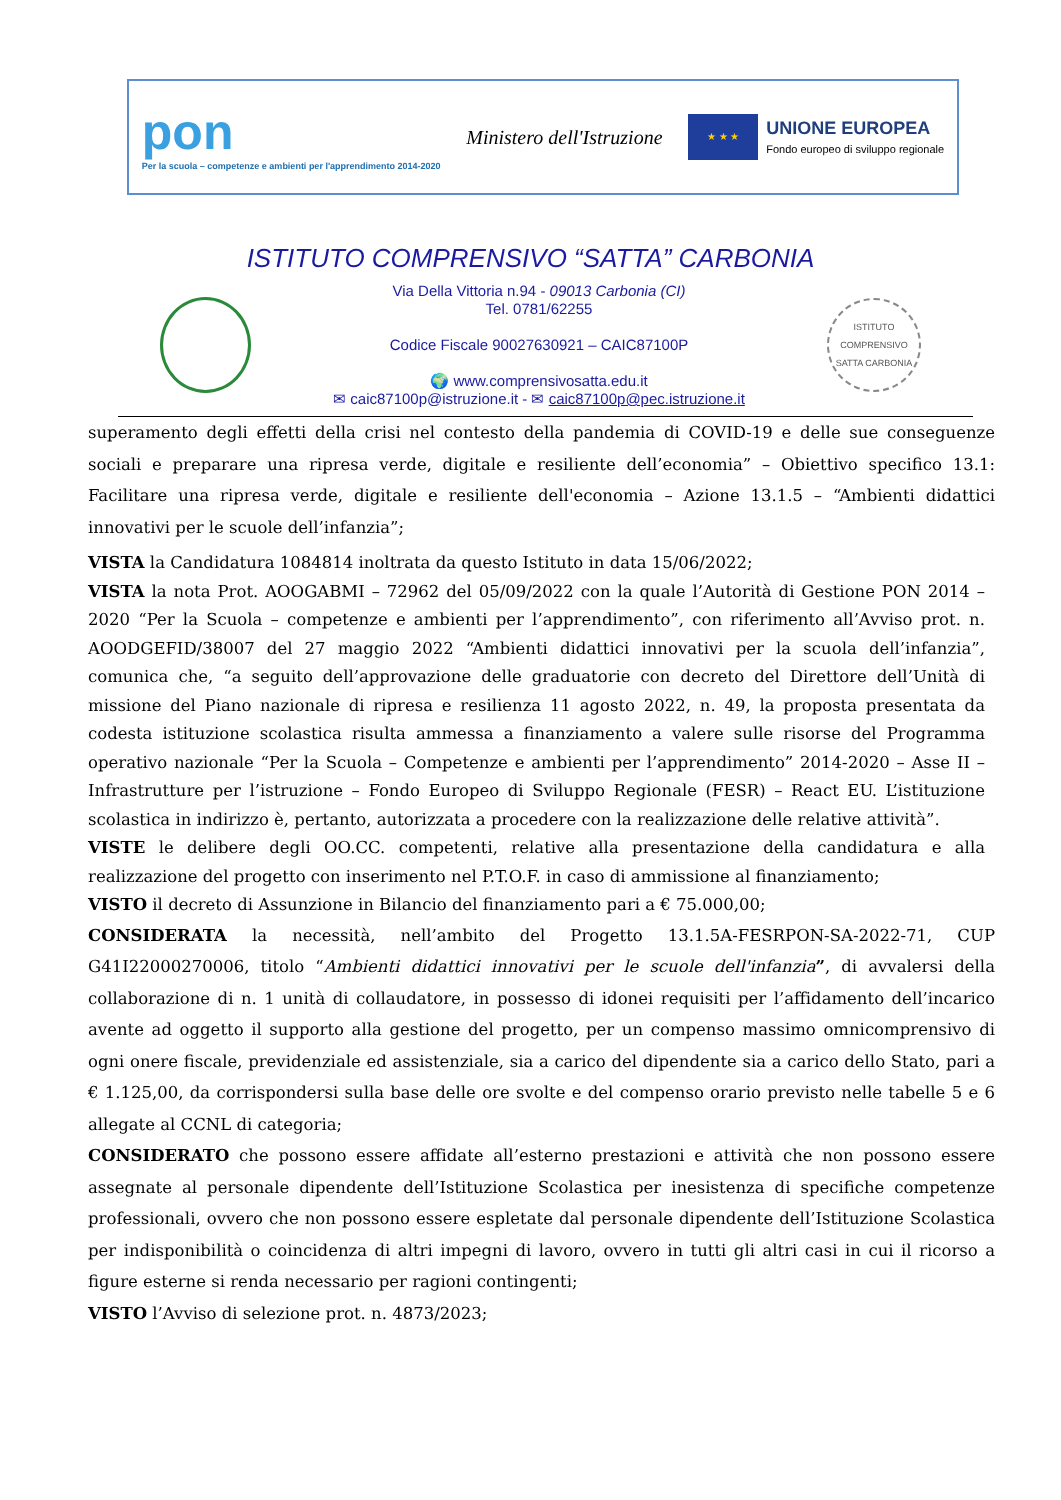pon
Per la scuola – competenze e ambienti per l'apprendimento 2014-2020
Ministero dell'Istruzione
★ ★ ★
UNIONE EUROPEA
Fondo europeo di sviluppo regionale
ISTITUTO COMPRENSIVO “SATTA” CARBONIA
Via Della Vittoria n.94 - 09013 Carbonia (CI)
Tel. 0781/62255
Codice Fiscale 90027630921 – CAIC87100P
🌍 www.comprensivosatta.edu.it
✉ caic87100p@istruzione.it - ✉ caic87100p@pec.istruzione.it
ISTITUTO COMPRENSIVO SATTA CARBONIA
superamento degli effetti della crisi nel contesto della pandemia di COVID-19 e delle sue conseguenze sociali e preparare una ripresa verde, digitale e resiliente dell’economia” – Obiettivo specifico 13.1: Facilitare una ripresa verde, digitale e resiliente dell'economia – Azione 13.1.5 – “Ambienti didattici innovativi per le scuole dell’infanzia”;
VISTA la Candidatura 1084814 inoltrata da questo Istituto in data 15/06/2022;
VISTA la nota Prot. AOOGABMI – 72962 del 05/09/2022 con la quale l’Autorità di Gestione PON 2014 – 2020 “Per la Scuola – competenze e ambienti per l’apprendimento”, con riferimento all’Avviso prot. n. AOODGEFID/38007 del 27 maggio 2022 “Ambienti didattici innovativi per la scuola dell’infanzia”, comunica che, “a seguito dell’approvazione delle graduatorie con decreto del Direttore dell’Unità di missione del Piano nazionale di ripresa e resilienza 11 agosto 2022, n. 49, la proposta presentata da codesta istituzione scolastica risulta ammessa a finanziamento a valere sulle risorse del Programma operativo nazionale “Per la Scuola – Competenze e ambienti per l’apprendimento” 2014-2020 – Asse II – Infrastrutture per l’istruzione – Fondo Europeo di Sviluppo Regionale (FESR) – React EU. L’istituzione scolastica in indirizzo è, pertanto, autorizzata a procedere con la realizzazione delle relative attività”.
VISTE le delibere degli OO.CC. competenti, relative alla presentazione della candidatura e alla realizzazione del progetto con inserimento nel P.T.O.F. in caso di ammissione al finanziamento;
VISTO il decreto di Assunzione in Bilancio del finanziamento pari a € 75.000,00;
CONSIDERATA la necessità, nell’ambito del Progetto 13.1.5A-FESRPON-SA-2022-71, CUP G41I22000270006, titolo “Ambienti didattici innovativi per le scuole dell'infanzia”, di avvalersi della collaborazione di n. 1 unità di collaudatore, in possesso di idonei requisiti per l’affidamento dell’incarico avente ad oggetto il supporto alla gestione del progetto, per un compenso massimo omnicomprensivo di ogni onere fiscale, previdenziale ed assistenziale, sia a carico del dipendente sia a carico dello Stato, pari a € 1.125,00, da corrispondersi sulla base delle ore svolte e del compenso orario previsto nelle tabelle 5 e 6 allegate al CCNL di categoria;
CONSIDERATO che possono essere affidate all’esterno prestazioni e attività che non possono essere assegnate al personale dipendente dell’Istituzione Scolastica per inesistenza di specifiche competenze professionali, ovvero che non possono essere espletate dal personale dipendente dell’Istituzione Scolastica per indisponibilità o coincidenza di altri impegni di lavoro, ovvero in tutti gli altri casi in cui il ricorso a figure esterne si renda necessario per ragioni contingenti;
VISTO l’Avviso di selezione prot. n. 4873/2023;